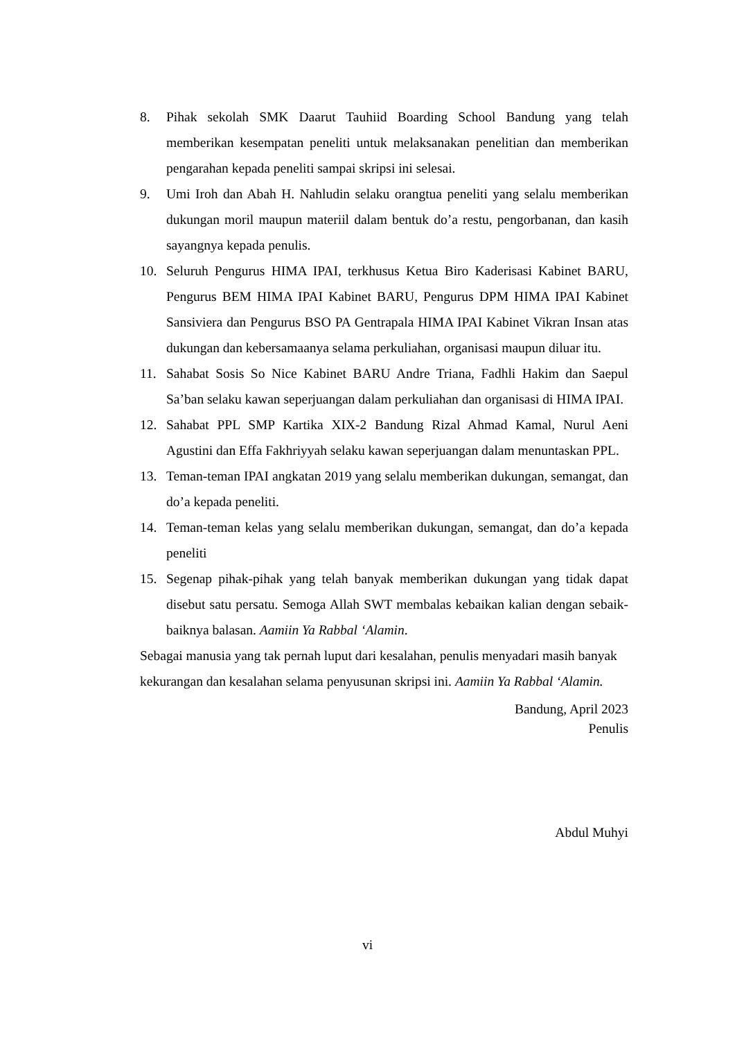8. Pihak sekolah SMK Daarut Tauhiid Boarding School Bandung yang telah memberikan kesempatan peneliti untuk melaksanakan penelitian dan memberikan pengarahan kepada peneliti sampai skripsi ini selesai.
9. Umi Iroh dan Abah H. Nahludin selaku orangtua peneliti yang selalu memberikan dukungan moril maupun materiil dalam bentuk do’a restu, pengorbanan, dan kasih sayangnya kepada penulis.
10. Seluruh Pengurus HIMA IPAI, terkhusus Ketua Biro Kaderisasi Kabinet BARU, Pengurus BEM HIMA IPAI Kabinet BARU, Pengurus DPM HIMA IPAI Kabinet Sansiviera dan Pengurus BSO PA Gentrapala HIMA IPAI Kabinet Vikran Insan atas dukungan dan kebersamaanya selama perkuliahan, organisasi maupun diluar itu.
11. Sahabat Sosis So Nice Kabinet BARU Andre Triana, Fadhli Hakim dan Saepul Sa’ban selaku kawan seperjuangan dalam perkuliahan dan organisasi di HIMA IPAI.
12. Sahabat PPL SMP Kartika XIX-2 Bandung Rizal Ahmad Kamal, Nurul Aeni Agustini dan Effa Fakhriyyah selaku kawan seperjuangan dalam menuntaskan PPL.
13. Teman-teman IPAI angkatan 2019 yang selalu memberikan dukungan, semangat, dan do’a kepada peneliti.
14. Teman-teman kelas yang selalu memberikan dukungan, semangat, dan do’a kepada peneliti
15. Segenap pihak-pihak yang telah banyak memberikan dukungan yang tidak dapat disebut satu persatu. Semoga Allah SWT membalas kebaikan kalian dengan sebaik-baiknya balasan. Aamiin Ya Rabbal ‘Alamin.
Sebagai manusia yang tak pernah luput dari kesalahan, penulis menyadari masih banyak kekurangan dan kesalahan selama penyusunan skripsi ini. Aamiin Ya Rabbal ‘Alamin.
Bandung, April 2023
Penulis
Abdul Muhyi
vi